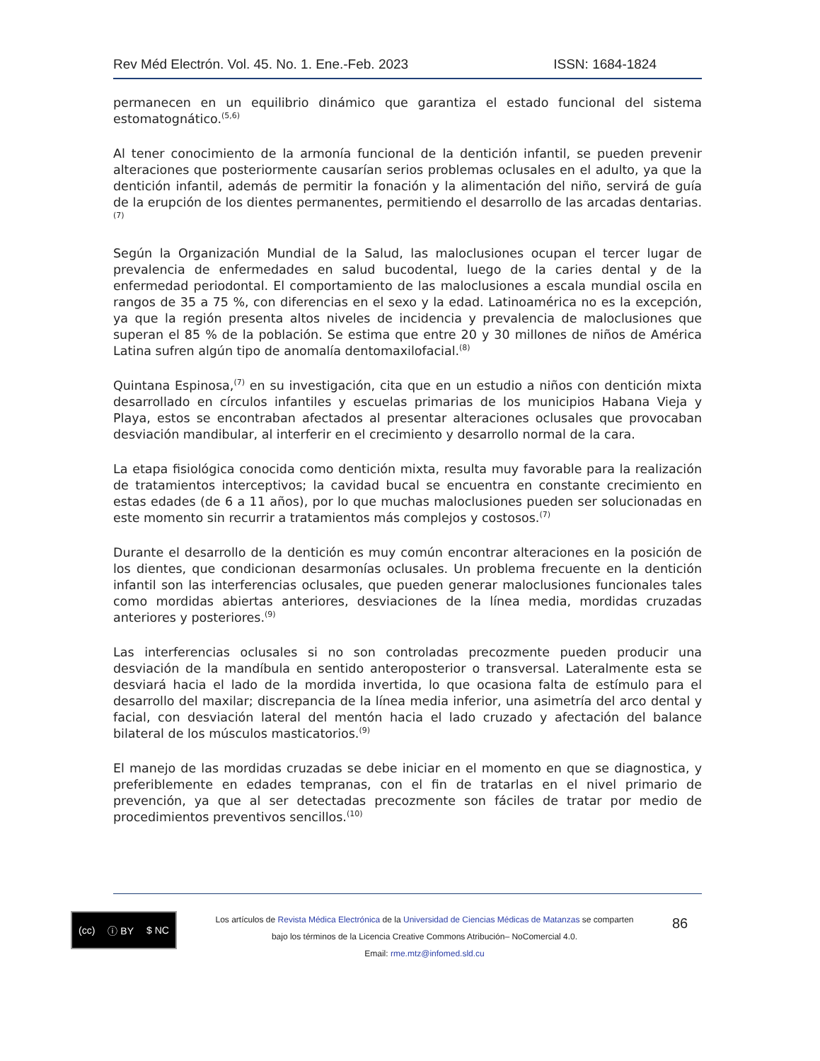Rev Méd Electrón. Vol. 45. No. 1. Ene.-Feb. 2023 ISSN: 1684-1824
permanecen en un equilibrio dinámico que garantiza el estado funcional del sistema estomatognático.<sup>(5,6)</sup>
Al tener conocimiento de la armonía funcional de la dentición infantil, se pueden prevenir alteraciones que posteriormente causarían serios problemas oclusales en el adulto, ya que la dentición infantil, además de permitir la fonación y la alimentación del niño, servirá de guía de la erupción de los dientes permanentes, permitiendo el desarrollo de las arcadas dentarias.<sup>(7)</sup>
Según la Organización Mundial de la Salud, las maloclusiones ocupan el tercer lugar de prevalencia de enfermedades en salud bucodental, luego de la caries dental y de la enfermedad periodontal. El comportamiento de las maloclusiones a escala mundial oscila en rangos de 35 a 75 %, con diferencias en el sexo y la edad. Latinoamérica no es la excepción, ya que la región presenta altos niveles de incidencia y prevalencia de maloclusiones que superan el 85 % de la población. Se estima que entre 20 y 30 millones de niños de América Latina sufren algún tipo de anomalía dentomaxilofacial.<sup>(8)</sup>
Quintana Espinosa,<sup>(7)</sup> en su investigación, cita que en un estudio a niños con dentición mixta desarrollado en círculos infantiles y escuelas primarias de los municipios Habana Vieja y Playa, estos se encontraban afectados al presentar alteraciones oclusales que provocaban desviación mandibular, al interferir en el crecimiento y desarrollo normal de la cara.
La etapa fisiológica conocida como dentición mixta, resulta muy favorable para la realización de tratamientos interceptivos; la cavidad bucal se encuentra en constante crecimiento en estas edades (de 6 a 11 años), por lo que muchas maloclusiones pueden ser solucionadas en este momento sin recurrir a tratamientos más complejos y costosos.<sup>(7)</sup>
Durante el desarrollo de la dentición es muy común encontrar alteraciones en la posición de los dientes, que condicionan desarmonías oclusales. Un problema frecuente en la dentición infantil son las interferencias oclusales, que pueden generar maloclusiones funcionales tales como mordidas abiertas anteriores, desviaciones de la línea media, mordidas cruzadas anteriores y posteriores.<sup>(9)</sup>
Las interferencias oclusales si no son controladas precozmente pueden producir una desviación de la mandíbula en sentido anteroposterior o transversal. Lateralmente esta se desviará hacia el lado de la mordida invertida, lo que ocasiona falta de estímulo para el desarrollo del maxilar; discrepancia de la línea media inferior, una asimetría del arco dental y facial, con desviación lateral del mentón hacia el lado cruzado y afectación del balance bilateral de los músculos masticatorios.<sup>(9)</sup>
El manejo de las mordidas cruzadas se debe iniciar en el momento en que se diagnostica, y preferiblemente en edades tempranas, con el fin de tratarlas en el nivel primario de prevención, ya que al ser detectadas precozmente son fáciles de tratar por medio de procedimientos preventivos sencillos.<sup>(10)</sup>
(cc) ⓘ BY $ NC
Los artículos de Revista Médica Electrónica de la Universidad de Ciencias Médicas de Matanzas se comparten
bajo los términos de la Licencia Creative Commons Atribución– NoComercial 4.0.
Email: rme.mtz@infomed.sld.cu
86